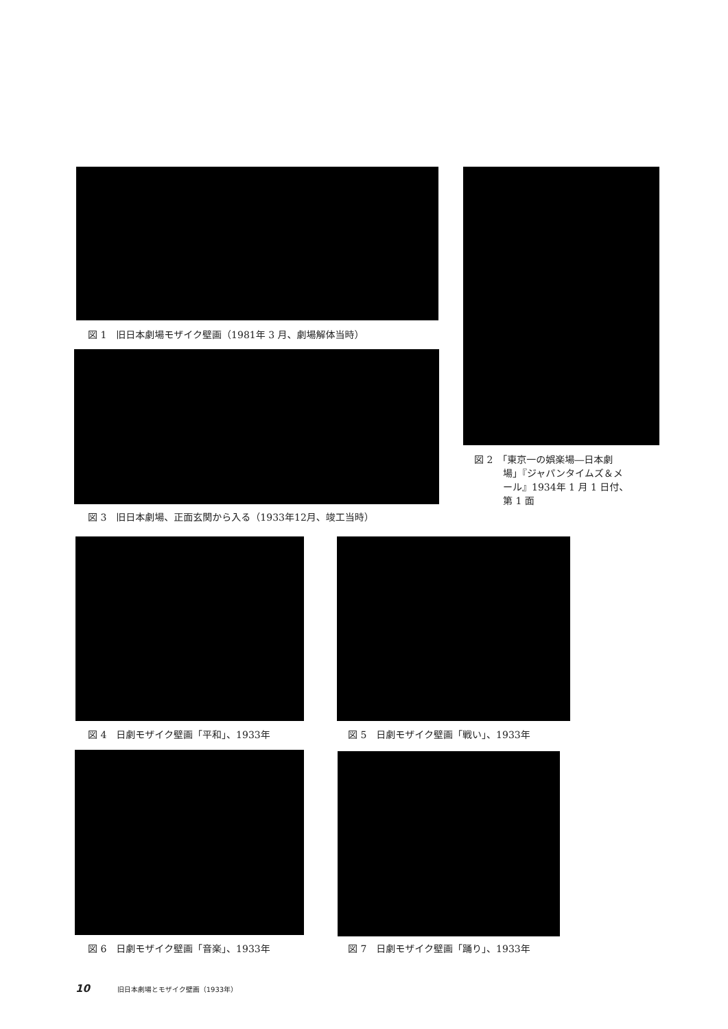図 1　旧日本劇場モザイク壁画（1981年 3 月、劇場解体当時）
図 3　旧日本劇場、正面玄関から入る（1933年12月、竣工当時）
図 2　「東京一の娯楽場―日本劇
　　　場」『ジャパンタイムズ＆メ
　　　ール』1934年 1 月 1 日付、
　　　第 1 面
図 4　日劇モザイク壁画「平和」、1933年
図 5　日劇モザイク壁画「戦い」、1933年
図 6　日劇モザイク壁画「音楽」、1933年
図 7　日劇モザイク壁画「踊り」、1933年
10 旧日本劇場とモザイク壁画（1933年）